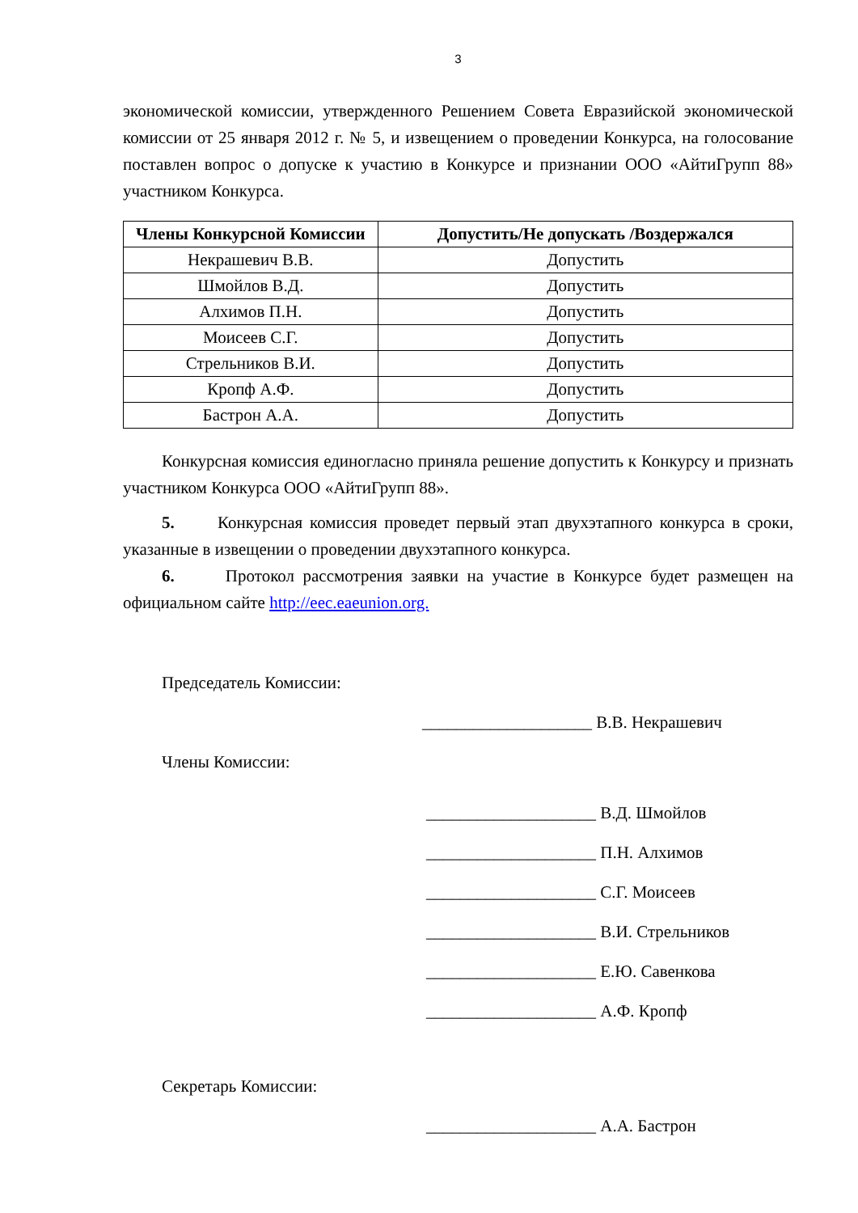3
экономической комиссии, утвержденного Решением Совета Евразийской экономической комиссии от 25 января 2012 г. № 5, и извещением о проведении Конкурса, на голосование поставлен вопрос о допуске к участию в Конкурсе и признании ООО «АйтиГрупп 88» участником Конкурса.
| Члены Конкурсной Комиссии | Допустить/Не допускать /Воздержался |
| --- | --- |
| Некрашевич В.В. | Допустить |
| Шмойлов В.Д. | Допустить |
| Алхимов П.Н. | Допустить |
| Моисеев С.Г. | Допустить |
| Стрельников В.И. | Допустить |
| Кропф А.Ф. | Допустить |
| Бастрон А.А. | Допустить |
Конкурсная комиссия единогласно приняла решение допустить к Конкурсу и признать участником Конкурса ООО «АйтиГрупп 88».
5. Конкурсная комиссия проведет первый этап двухэтапного конкурса в сроки, указанные в извещении о проведении двухэтапного конкурса.
6. Протокол рассмотрения заявки на участие в Конкурсе будет размещен на официальном сайте http://eec.eaeunion.org.
Председатель Комиссии:
____________________ В.В. Некрашевич
Члены Комиссии:
____________________ В.Д. Шмойлов
____________________ П.Н. Алхимов
____________________ С.Г. Моисеев
____________________ В.И. Стрельников
____________________ Е.Ю. Савенкова
____________________ А.Ф. Кропф
Секретарь Комиссии:
____________________ А.А. Бастрон